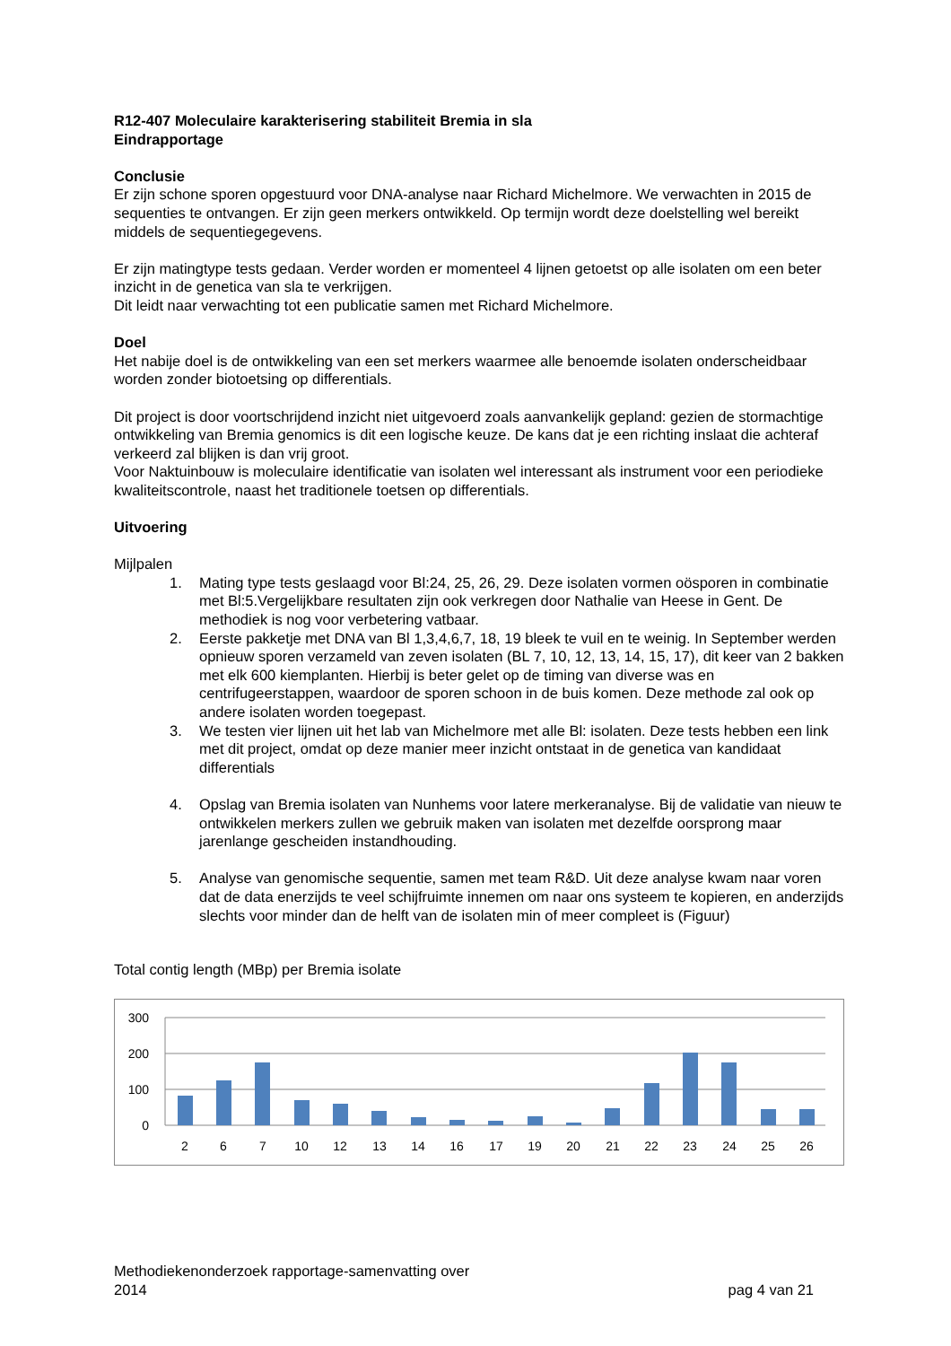R12-407 Moleculaire karakterisering stabiliteit Bremia in sla
Eindrapportage
Conclusie
Er zijn schone sporen opgestuurd voor DNA-analyse naar Richard Michelmore. We verwachten in 2015 de sequenties te ontvangen. Er zijn geen merkers ontwikkeld. Op termijn wordt deze doelstelling wel bereikt middels de sequentiegegevens.
Er zijn matingtype tests gedaan. Verder worden er momenteel 4 lijnen getoetst op alle isolaten om een beter inzicht in de genetica van sla te verkrijgen.
Dit leidt naar verwachting tot een publicatie samen met Richard Michelmore.
Doel
Het nabije doel is de ontwikkeling van een set merkers waarmee alle benoemde isolaten onderscheidbaar worden zonder biotoetsing op differentials.
Dit project is door voortschrijdend inzicht niet uitgevoerd zoals aanvankelijk gepland: gezien de stormachtige ontwikkeling van Bremia genomics is dit een logische keuze. De kans dat je een richting inslaat die achteraf verkeerd zal blijken is dan vrij groot.
Voor Naktuinbouw is moleculaire identificatie van isolaten wel interessant als instrument voor een periodieke kwaliteitscontrole, naast het traditionele toetsen op differentials.
Uitvoering
Mijlpalen
1. Mating type tests geslaagd voor Bl:24, 25, 26, 29. Deze isolaten vormen oösporen in combinatie met Bl:5.Vergelijkbare resultaten zijn ook verkregen door Nathalie van Heese in Gent. De methodiek is nog voor verbetering vatbaar.
2. Eerste pakketje met DNA van Bl 1,3,4,6,7, 18, 19 bleek te vuil en te weinig. In September werden opnieuw sporen verzameld van zeven isolaten (BL 7, 10, 12, 13, 14, 15, 17), dit keer van 2 bakken met elk 600 kiemplanten. Hierbij is beter gelet op de timing van diverse was en centrifugeerstappen, waardoor de sporen schoon in de buis komen. Deze methode zal ook op andere isolaten worden toegepast.
3. We testen vier lijnen uit het lab van Michelmore met alle Bl: isolaten. Deze tests hebben een link met dit project, omdat op deze manier meer inzicht ontstaat in de genetica van kandidaat differentials
4. Opslag van Bremia isolaten van Nunhems voor latere merkeranalyse. Bij de validatie van nieuw te ontwikkelen merkers zullen we gebruik maken van isolaten met dezelfde oorsprong maar jarenlange gescheiden instandhouding.
5. Analyse van genomische sequentie, samen met team R&D. Uit deze analyse kwam naar voren dat de data enerzijds te veel schijfruimte innemen om naar ons systeem te kopieren, en anderzijds slechts voor minder dan de helft van de isolaten min of meer compleet is (Figuur)
Total contig length (MBp) per Bremia isolate
300
200
100
0
2
6
7
10
12
13
14
16
17
19
20
21
22
23
24
25
26
Methodiekenonderzoek rapportage-samenvatting over
2014
pag 4 van 21